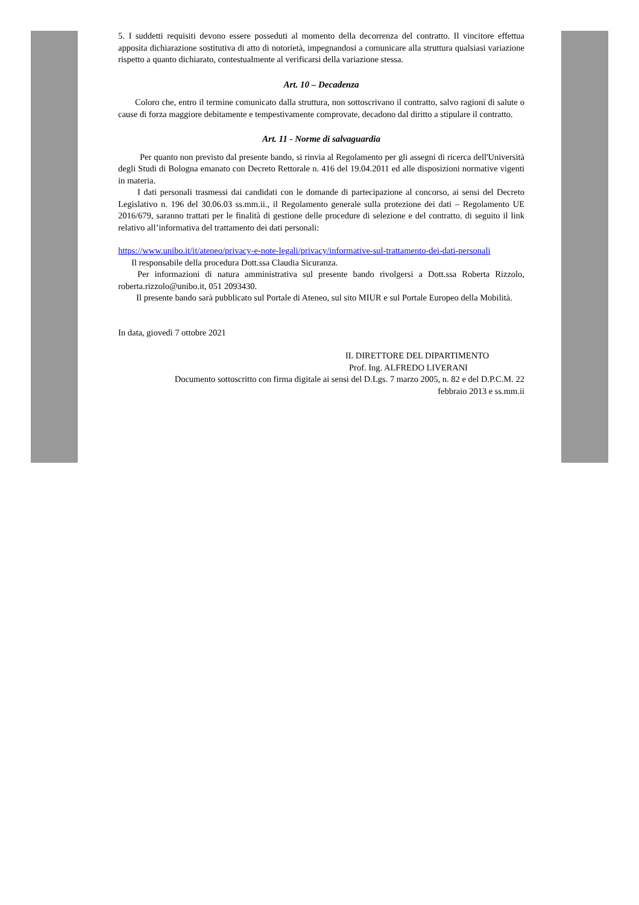5. I suddetti requisiti devono essere posseduti al momento della decorrenza del contratto. Il vincitore effettua apposita dichiarazione sostitutiva di atto di notorietà, impegnandosi a comunicare alla struttura qualsiasi variazione rispetto a quanto dichiarato, contestualmente al verificarsi della variazione stessa.
Art. 10 – Decadenza
Coloro che, entro il termine comunicato dalla struttura, non sottoscrivano il contratto, salvo ragioni di salute o cause di forza maggiore debitamente e tempestivamente comprovate, decadono dal diritto a stipulare il contratto.
Art. 11 - Norme di salvaguardia
Per quanto non previsto dal presente bando, si rinvia al Regolamento per gli assegni di ricerca dell'Università degli Studi di Bologna emanato con Decreto Rettorale n. 416 del 19.04.2011 ed alle disposizioni normative vigenti in materia.
I dati personali trasmessi dai candidati con le domande di partecipazione al concorso, ai sensi del Decreto Legislativo n. 196 del 30.06.03 ss.mm.ii., il Regolamento generale sulla protezione dei dati – Regolamento UE 2016/679, saranno trattati per le finalità di gestione delle procedure di selezione e del contratto. di seguito il link relativo all’informativa del trattamento dei dati personali:
https://www.unibo.it/it/ateneo/privacy-e-note-legali/privacy/informative-sul-trattamento-dei-dati-personali
Il responsabile della procedura Dott.ssa Claudia Sicuranza.
Per informazioni di natura amministrativa sul presente bando rivolgersi a Dott.ssa Roberta Rizzolo, roberta.rizzolo@unibo.it, 051 2093430.
Il presente bando sarà pubblicato sul Portale di Ateneo, sul sito MIUR e sul Portale Europeo della Mobilità.
In data, giovedì 7 ottobre 2021
IL DIRETTORE DEL DIPARTIMENTO
Prof. Ing. ALFREDO LIVERANI
Documento sottoscritto con firma digitale ai sensi del D.Lgs. 7 marzo 2005, n. 82 e del D.P.C.M. 22
febbraio 2013 e ss.mm.ii